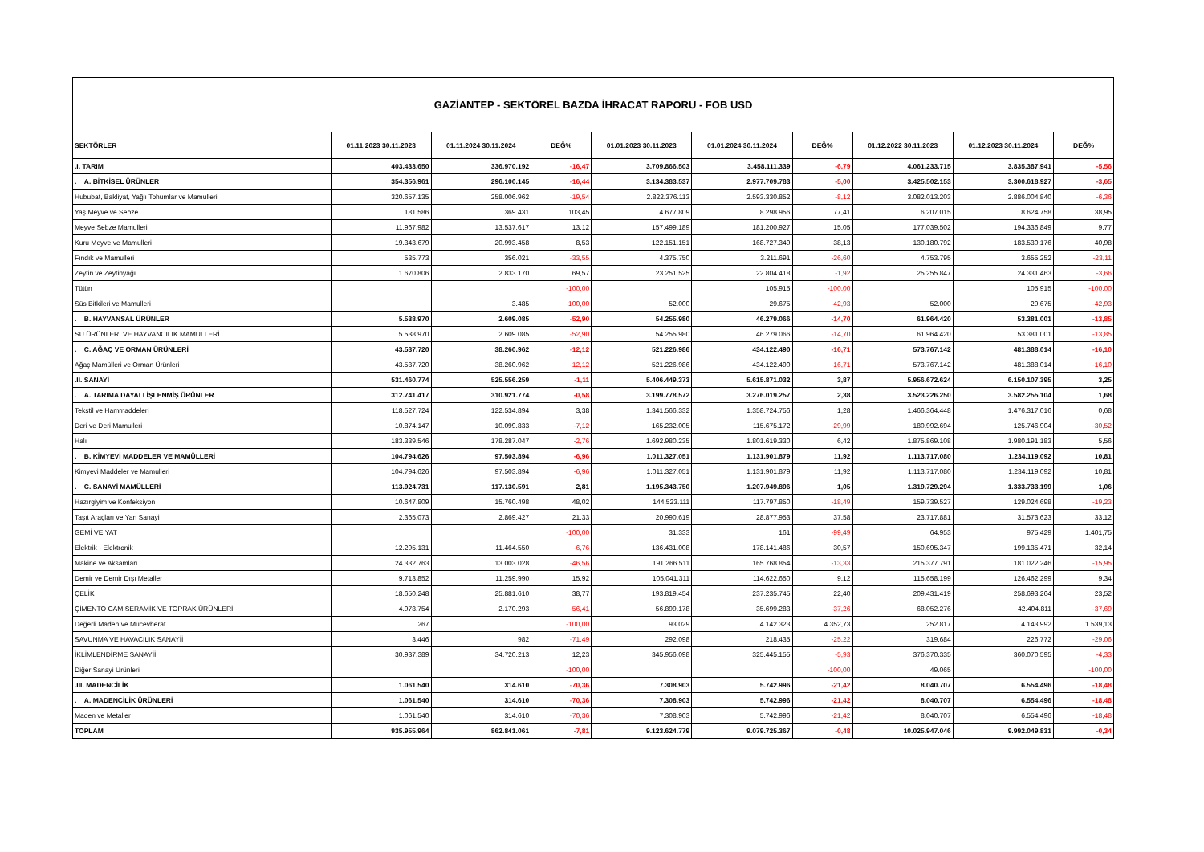GAZİANTEP - SEKTÖREL BAZDA İHRACAT RAPORU - FOB USD
| SEKTÖRLER | 01.11.2023 30.11.2023 | 01.11.2024 30.11.2024 | DEĞ% | 01.01.2023 30.11.2023 | 01.01.2024 30.11.2024 | DEĞ% | 01.12.2022 30.11.2023 | 01.12.2023 30.11.2024 | DEĞ% |
| --- | --- | --- | --- | --- | --- | --- | --- | --- | --- |
| .I. TARIM | 403.433.650 | 336.970.192 | -16,47 | 3.709.866.503 | 3.458.111.339 | -6,79 | 4.061.233.715 | 3.835.387.941 | -5,56 |
| . A. BİTKİSEL ÜRÜNLER | 354.356.961 | 296.100.145 | -16,44 | 3.134.383.537 | 2.977.709.783 | -5,00 | 3.425.502.153 | 3.300.618.927 | -3,65 |
| Hububat, Bakliyat, Yağlı Tohumlar ve Mamulleri | 320.657.135 | 258.006.962 | -19,54 | 2.822.376.113 | 2.593.330.852 | -8,12 | 3.082.013.203 | 2.886.004.840 | -6,36 |
| Yaş Meyve ve Sebze | 181.586 | 369.431 | 103,45 | 4.677.809 | 8.298.956 | 77,41 | 6.207.015 | 8.624.758 | 38,95 |
| Meyve Sebze Mamulleri | 11.967.982 | 13.537.617 | 13,12 | 157.499.189 | 181.200.927 | 15,05 | 177.039.502 | 194.336.849 | 9,77 |
| Kuru Meyve ve Mamulleri | 19.343.679 | 20.993.458 | 8,53 | 122.151.151 | 168.727.349 | 38,13 | 130.180.792 | 183.530.176 | 40,98 |
| Fındık ve Mamulleri | 535.773 | 356.021 | -33,55 | 4.375.750 | 3.211.691 | -26,60 | 4.753.795 | 3.655.252 | -23,11 |
| Zeytin ve Zeytinyağı | 1.670.806 | 2.833.170 | 69,57 | 23.251.525 | 22.804.418 | -1,92 | 25.255.847 | 24.331.463 | -3,66 |
| Tütün | | | -100,00 | | 105.915 | -100,00 | | 105.915 | -100,00 |
| Süs Bitkileri ve Mamulleri | | 3.485 | -100,00 | 52.000 | 29.675 | -42,93 | 52.000 | 29.675 | -42,93 |
| . B. HAYVANSAL ÜRÜNLER | 5.538.970 | 2.609.085 | -52,90 | 54.255.980 | 46.279.066 | -14,70 | 61.964.420 | 53.381.001 | -13,85 |
| SU ÜRÜNLERİ VE HAYVANCILIK MAMULLERİ | 5.538.970 | 2.609.085 | -52,90 | 54.255.980 | 46.279.066 | -14,70 | 61.964.420 | 53.381.001 | -13,85 |
| . C. AĞAÇ VE ORMAN ÜRÜNLERİ | 43.537.720 | 38.260.962 | -12,12 | 521.226.986 | 434.122.490 | -16,71 | 573.767.142 | 481.388.014 | -16,10 |
| Ağaç Mamülleri ve Orman Ürünleri | 43.537.720 | 38.260.962 | -12,12 | 521.226.986 | 434.122.490 | -16,71 | 573.767.142 | 481.388.014 | -16,10 |
| .II. SANAYİ | 531.460.774 | 525.556.259 | -1,11 | 5.406.449.373 | 5.615.871.032 | 3,87 | 5.956.672.624 | 6.150.107.395 | 3,25 |
| . A. TARIMA DAYALI İŞLENMİŞ ÜRÜNLER | 312.741.417 | 310.921.774 | -0,58 | 3.199.778.572 | 3.276.019.257 | 2,38 | 3.523.226.250 | 3.582.255.104 | 1,68 |
| Tekstil ve Hammaddeleri | 118.527.724 | 122.534.894 | 3,38 | 1.341.566.332 | 1.358.724.756 | 1,28 | 1.466.364.448 | 1.476.317.016 | 0,68 |
| Deri ve Deri Mamulleri | 10.874.147 | 10.099.833 | -7,12 | 165.232.005 | 115.675.172 | -29,99 | 180.992.694 | 125.746.904 | -30,52 |
| Halı | 183.339.546 | 178.287.047 | -2,76 | 1.692.980.235 | 1.801.619.330 | 6,42 | 1.875.869.108 | 1.980.191.183 | 5,56 |
| . B. KİMYEVİ MADDELER VE MAMÜLLERİ | 104.794.626 | 97.503.894 | -6,96 | 1.011.327.051 | 1.131.901.879 | 11,92 | 1.113.717.080 | 1.234.119.092 | 10,81 |
| Kimyevi Maddeler ve Mamulleri | 104.794.626 | 97.503.894 | -6,96 | 1.011.327.051 | 1.131.901.879 | 11,92 | 1.113.717.080 | 1.234.119.092 | 10,81 |
| . C. SANAYİ MAMÜLLERİ | 113.924.731 | 117.130.591 | 2,81 | 1.195.343.750 | 1.207.949.896 | 1,05 | 1.319.729.294 | 1.333.733.199 | 1,06 |
| Hazırgiyim ve Konfeksiyon | 10.647.809 | 15.760.498 | 48,02 | 144.523.111 | 117.797.850 | -18,49 | 159.739.527 | 129.024.698 | -19,23 |
| Taşıt Araçları ve Yan Sanayi | 2.365.073 | 2.869.427 | 21,33 | 20.990.619 | 28.877.953 | 37,58 | 23.717.881 | 31.573.623 | 33,12 |
| GEMİ VE YAT | | | -100,00 | 31.333 | 161 | -99,49 | 64.953 | 975.429 | 1.401,75 |
| Elektrik - Elektronik | 12.295.131 | 11.464.550 | -6,76 | 136.431.008 | 178.141.486 | 30,57 | 150.695.347 | 199.135.471 | 32,14 |
| Makine ve Aksamları | 24.332.763 | 13.003.028 | -46,56 | 191.266.511 | 165.768.854 | -13,33 | 215.377.791 | 181.022.246 | -15,95 |
| Demir ve Demir Dışı Metaller | 9.713.852 | 11.259.990 | 15,92 | 105.041.311 | 114.622.650 | 9,12 | 115.658.199 | 126.462.299 | 9,34 |
| ÇELİK | 18.650.248 | 25.881.610 | 38,77 | 193.819.454 | 237.235.745 | 22,40 | 209.431.419 | 258.693.264 | 23,52 |
| ÇİMENTO CAM SERAMİK VE TOPRAK ÜRÜNLERİ | 4.978.754 | 2.170.293 | -56,41 | 56.899.178 | 35.699.283 | -37,26 | 68.052.276 | 42.404.811 | -37,69 |
| Değerli Maden ve Mücevherat | 267 | | -100,00 | 93.029 | 4.142.323 | 4.352,73 | 252.817 | 4.143.992 | 1.539,13 |
| SAVUNMA VE HAVACILIK SANAYİİ | 3.446 | 982 | -71,49 | 292.098 | 218.435 | -25,22 | 319.684 | 226.772 | -29,06 |
| İKLİMLENDİRME SANAYİİ | 30.937.389 | 34.720.213 | 12,23 | 345.956.098 | 325.445.155 | -5,93 | 376.370.335 | 360.070.595 | -4,33 |
| Diğer Sanayi Ürünleri | | | -100,00 | | | -100,00 | 49.065 | | -100,00 |
| .III. MADENCİLİK | 1.061.540 | 314.610 | -70,36 | 7.308.903 | 5.742.996 | -21,42 | 8.040.707 | 6.554.496 | -18,48 |
| . A. MADENCİLİK ÜRÜNLERİ | 1.061.540 | 314.610 | -70,36 | 7.308.903 | 5.742.996 | -21,42 | 8.040.707 | 6.554.496 | -18,48 |
| Maden ve Metaller | 1.061.540 | 314.610 | -70,36 | 7.308.903 | 5.742.996 | -21,42 | 8.040.707 | 6.554.496 | -18,48 |
| TOPLAM | 935.955.964 | 862.841.061 | -7,81 | 9.123.624.779 | 9.079.725.367 | -0,48 | 10.025.947.046 | 9.992.049.831 | -0,34 |